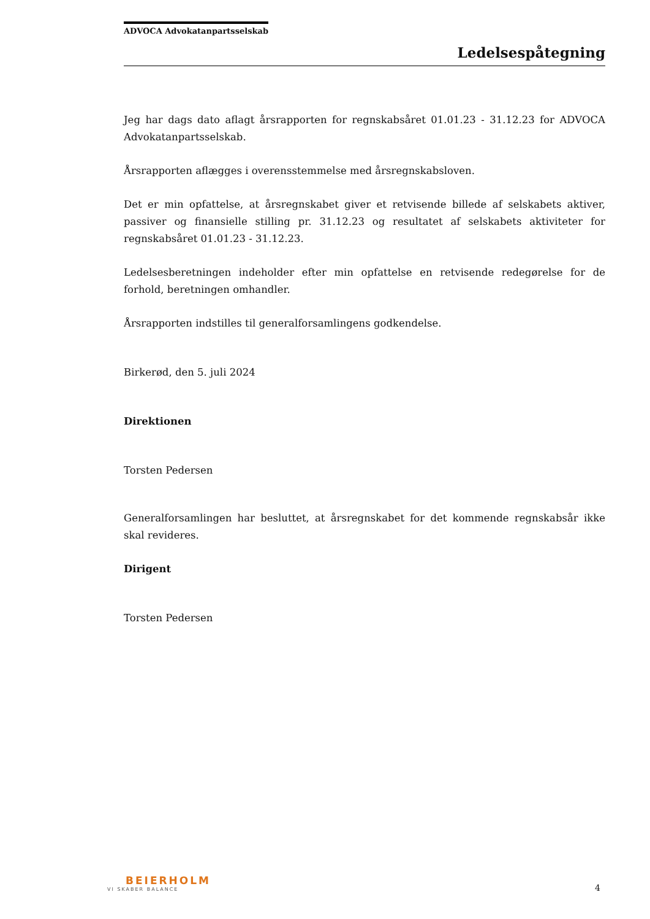ADVOCA Advokatanpartsselskab
Ledelsespåtegning
Jeg har dags dato aflagt årsrapporten for regnskabsåret 01.01.23 - 31.12.23 for ADVOCA Advokatanpartsselskab.
Årsrapporten aflægges i overensstemmelse med årsregnskabsloven.
Det er min opfattelse, at årsregnskabet giver et retvisende billede af selskabets aktiver, passiver og finansielle stilling pr. 31.12.23 og resultatet af selskabets aktiviteter for regnskabsåret 01.01.23 - 31.12.23.
Ledelsesberetningen indeholder efter min opfattelse en retvisende redegørelse for de forhold, beretningen omhandler.
Årsrapporten indstilles til generalforsamlingens godkendelse.
Birkerød, den 5. juli 2024
Direktionen
Torsten Pedersen
Generalforsamlingen har besluttet, at årsregnskabet for det kommende regnskabsår ikke skal revideres.
Dirigent
Torsten Pedersen
BEIERHOLM
VI SKABER BALANCE
4